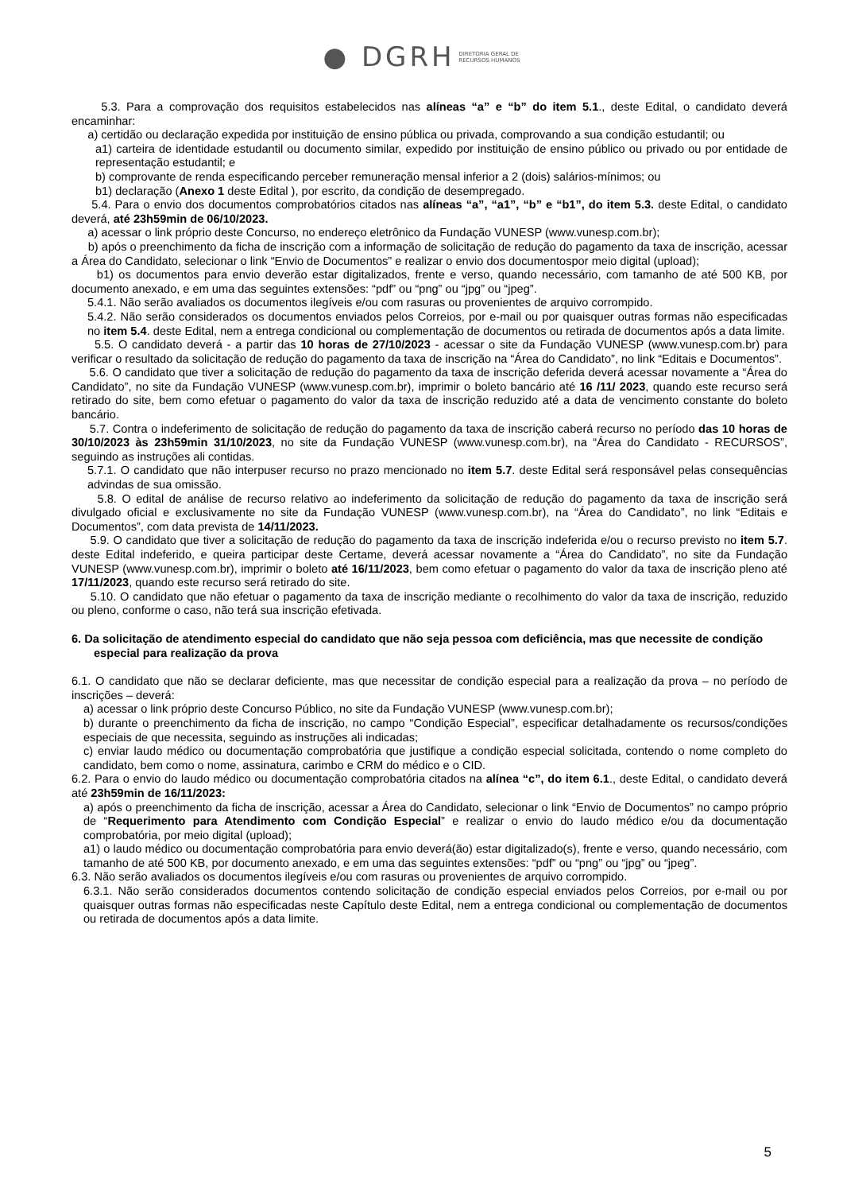● DGRH DIRETORIA GERAL DE
RECURSOS HUMANOS
5.3. Para a comprovação dos requisitos estabelecidos nas alíneas “a” e “b” do item 5.1., deste Edital, o candidato deverá encaminhar:
a) certidão ou declaração expedida por instituição de ensino pública ou privada, comprovando a sua condição estudantil; ou
a1) carteira de identidade estudantil ou documento similar, expedido por instituição de ensino público ou privado ou por entidade de representação estudantil; e
b) comprovante de renda especificando perceber remuneração mensal inferior a 2 (dois) salários-mínimos; ou
b1) declaração (Anexo 1 deste Edital ), por escrito, da condição de desempregado.
5.4. Para o envio dos documentos comprobatórios citados nas alíneas “a”, “a1”, “b” e “b1”, do item 5.3. deste Edital, o candidato deverá, até 23h59min de 06/10/2023.
a) acessar o link próprio deste Concurso, no endereço eletrônico da Fundação VUNESP (www.vunesp.com.br);
b) após o preenchimento da ficha de inscrição com a informação de solicitação de redução do pagamento da taxa de inscrição, acessar a Área do Candidato, selecionar o link “Envio de Documentos” e realizar o envio dos documentospor meio digital (upload);
b1) os documentos para envio deverão estar digitalizados, frente e verso, quando necessário, com tamanho de até 500 KB, por documento anexado, e em uma das seguintes extensões: “pdf” ou “png” ou “jpg” ou “jpeg”.
5.4.1. Não serão avaliados os documentos ilegíveis e/ou com rasuras ou provenientes de arquivo corrompido.
5.4.2. Não serão considerados os documentos enviados pelos Correios, por e-mail ou por quaisquer outras formas não especificadas no item 5.4. deste Edital, nem a entrega condicional ou complementação de documentos ou retirada de documentos após a data limite.
5.5. O candidato deverá - a partir das 10 horas de 27/10/2023 - acessar o site da Fundação VUNESP (www.vunesp.com.br) para verificar o resultado da solicitação de redução do pagamento da taxa de inscrição na “Área do Candidato”, no link “Editais e Documentos”.
5.6. O candidato que tiver a solicitação de redução do pagamento da taxa de inscrição deferida deverá acessar novamente a “Área do Candidato”, no site da Fundação VUNESP (www.vunesp.com.br), imprimir o boleto bancário até 16 /11/ 2023, quando este recurso será retirado do site, bem como efetuar o pagamento do valor da taxa de inscrição reduzido até a data de vencimento constante do boleto bancário.
5.7. Contra o indeferimento de solicitação de redução do pagamento da taxa de inscrição caberá recurso no período das 10 horas de 30/10/2023 às 23h59min 31/10/2023, no site da Fundação VUNESP (www.vunesp.com.br), na “Área do Candidato - RECURSOS”, seguindo as instruções ali contidas.
5.7.1. O candidato que não interpuser recurso no prazo mencionado no item 5.7. deste Edital será responsável pelas consequências advindas de sua omissão.
5.8. O edital de análise de recurso relativo ao indeferimento da solicitação de redução do pagamento da taxa de inscrição será divulgado oficial e exclusivamente no site da Fundação VUNESP (www.vunesp.com.br), na “Área do Candidato”, no link “Editais e Documentos”, com data prevista de 14/11/2023.
5.9. O candidato que tiver a solicitação de redução do pagamento da taxa de inscrição indeferida e/ou o recurso previsto no item 5.7. deste Edital indeferido, e queira participar deste Certame, deverá acessar novamente a “Área do Candidato”, no site da Fundação VUNESP (www.vunesp.com.br), imprimir o boleto até 16/11/2023, bem como efetuar o pagamento do valor da taxa de inscrição pleno até 17/11/2023, quando este recurso será retirado do site.
5.10. O candidato que não efetuar o pagamento da taxa de inscrição mediante o recolhimento do valor da taxa de inscrição, reduzido ou pleno, conforme o caso, não terá sua inscrição efetivada.
6. Da solicitação de atendimento especial do candidato que não seja pessoa com deficiência, mas que necessite de condição especial para realização da prova
6.1. O candidato que não se declarar deficiente, mas que necessitar de condição especial para a realização da prova – no período de inscrições – deverá:
a) acessar o link próprio deste Concurso Público, no site da Fundação VUNESP (www.vunesp.com.br);
b) durante o preenchimento da ficha de inscrição, no campo “Condição Especial”, especificar detalhadamente os recursos/condições especiais de que necessita, seguindo as instruções ali indicadas;
c) enviar laudo médico ou documentação comprobatória que justifique a condição especial solicitada, contendo o nome completo do candidato, bem como o nome, assinatura, carimbo e CRM do médico e o CID.
6.2. Para o envio do laudo médico ou documentação comprobatória citados na alínea “c”, do item 6.1., deste Edital, o candidato deverá até 23h59min de 16/11/2023:
a) após o preenchimento da ficha de inscrição, acessar a Área do Candidato, selecionar o link “Envio de Documentos” no campo próprio de “Requerimento para Atendimento com Condição Especial” e realizar o envio do laudo médico e/ou da documentação comprobatória, por meio digital (upload);
a1) o laudo médico ou documentação comprobatória para envio deverá(ão) estar digitalizado(s), frente e verso, quando necessário, com tamanho de até 500 KB, por documento anexado, e em uma das seguintes extensões: “pdf” ou “png” ou “jpg” ou “jpeg”.
6.3. Não serão avaliados os documentos ilegíveis e/ou com rasuras ou provenientes de arquivo corrompido.
6.3.1. Não serão considerados documentos contendo solicitação de condição especial enviados pelos Correios, por e-mail ou por quaisquer outras formas não especificadas neste Capítulo deste Edital, nem a entrega condicional ou complementação de documentos ou retirada de documentos após a data limite.
5